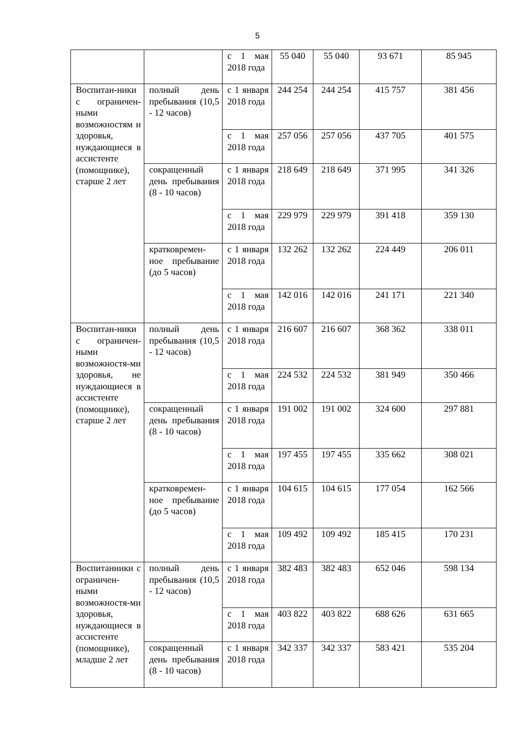5
| | | с 1 мая 2018 года | 55 040 | 55 040 | 93 671 | 85 945 |
| Воспитан-ники с ограничен-ными возможностям и здоровья, нуждающиеся в ассистенте (помощнике), старше 2 лет | полный день пребывания (10,5 - 12 часов) | с 1 января 2018 года | 244 254 | 244 254 | 415 757 | 381 456 |
| | | с 1 мая 2018 года | 257 056 | 257 056 | 437 705 | 401 575 |
| | сокращенный день пребывания (8 - 10 часов) | с 1 января 2018 года | 218 649 | 218 649 | 371 995 | 341 326 |
| | | с 1 мая 2018 года | 229 979 | 229 979 | 391 418 | 359 130 |
| | кратковремен-ное пребывание (до 5 часов) | с 1 января 2018 года | 132 262 | 132 262 | 224 449 | 206 011 |
| | | с 1 мая 2018 года | 142 016 | 142 016 | 241 171 | 221 340 |
| Воспитан-ники с ограничен-ными возможностя-ми здоровья, не нуждающиеся в ассистенте (помощнике), старше 2 лет | полный день пребывания (10,5 - 12 часов) | с 1 января 2018 года | 216 607 | 216 607 | 368 362 | 338 011 |
| | | с 1 мая 2018 года | 224 532 | 224 532 | 381 949 | 350 466 |
| | сокращенный день пребывания (8 - 10 часов) | с 1 января 2018 года | 191 002 | 191 002 | 324 600 | 297 881 |
| | | с 1 мая 2018 года | 197 455 | 197 455 | 335 662 | 308 021 |
| | кратковремен-ное пребывание (до 5 часов) | с 1 января 2018 года | 104 615 | 104 615 | 177 054 | 162 566 |
| | | с 1 мая 2018 года | 109 492 | 109 492 | 185 415 | 170 231 |
| Воспитанники с ограничен-ными возможностя-ми здоровья, нуждающиеся в ассистенте (помощнике), младше 2 лет | полный день пребывания (10,5 - 12 часов) | с 1 января 2018 года | 382 483 | 382 483 | 652 046 | 598 134 |
| | | с 1 мая 2018 года | 403 822 | 403 822 | 688 626 | 631 665 |
| | сокращенный день пребывания (8 - 10 часов) | с 1 января 2018 года | 342 337 | 342 337 | 583 421 | 535 204 |